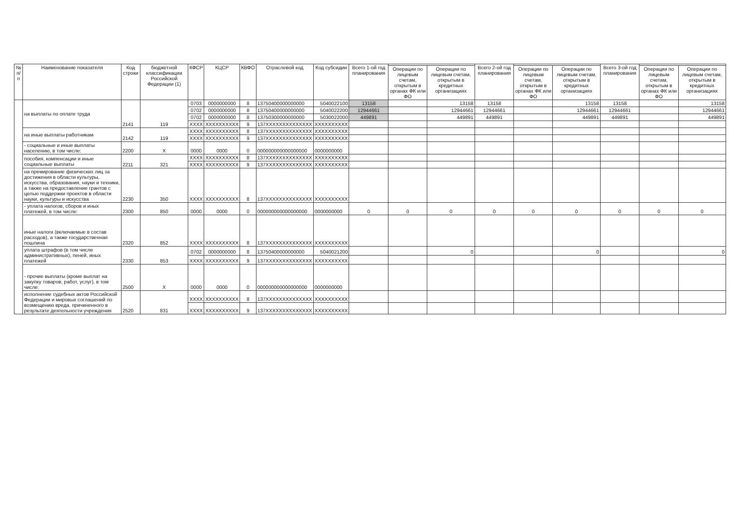| № п/п | Наименование показателя | Код строки | бюджетной классификации Российской Федерации (1) | КФСР | КЦСР | КВФО | Отраслевой код | Код субсидии | Всего 1-ой год планирования | | | Всего 2-ой год планирования | | | Всего 3-ой год планирования | | |
| --- | --- | --- | --- | --- | --- | --- | --- | --- | --- | --- | --- | --- | --- | --- | --- | --- | --- |
| | | | | | | | | | | Операции по лицевым счетам, открытым в органах ФК или ФО | Операции по лицевым счетам, открытым в кредитных организациях | | Операции по лицевым счетам, открытым в органах ФК или ФО | Операции по лицевым счетам, открытым в кредитных организациях | | Операции по лицевым счетам, открытым в органах ФК или ФО | Операции по лицевым счетам, открытым в кредитных организациях |
| | на выплаты по оплате труда | 2141 | 119 | 0703 | 0000000000 | 8 | 13750400000000000 | 5040022100 | 13158 | | 13158 | 13158 | | 13158 | 13158 | | 13158 |
| | | | | 0702 | 0000000000 | 8 | 13750400000000000 | 5040022200 | 12944661 | | 12944661 | 12944661 | | 12944661 | 12944661 | | 12944661 |
| | | | | 0702 | 0000000000 | 8 | 13750300000000000 | 5030022000 | 449891 | | 449891 | 449891 | | 449891 | 449891 | | 449891 |
| | | | | XXXX | XXXXXXXXXX | 9 | 137XXXXXXXXXXXXXX | XXXXXXXXXX | | | | | | | | | |
| | на иные выплаты работникам | 2142 | 119 | XXXX | XXXXXXXXXX | 8 | 137XXXXXXXXXXXXXX | XXXXXXXXXX | | | | | | | | | |
| | | | | XXXX | XXXXXXXXXX | 9 | 137XXXXXXXXXXXXXX | XXXXXXXXXX | | | | | | | | | |
| | - социальные и иные выплаты населению, в том числе: | 2200 | X | 0000 | 0000 | 0 | 000000000000000000 | 0000000000 | | | | | | | | | |
| | пособия, компенсации и иные социальные выплаты | 2211 | 321 | XXXX | XXXXXXXXXX | 8 | 137XXXXXXXXXXXXXX | XXXXXXXXXX | | | | | | | | | |
| | | | | XXXX | XXXXXXXXXX | 9 | 137XXXXXXXXXXXXXX | XXXXXXXXXX | | | | | | | | | |
| | на премирование физических лиц за достижения в области культуры, искусства, образования, науки и техники, а также на предоставление грантов с целью поддержки проектов в области науки, культуры и искусства | 2230 | 350 | XXXX | XXXXXXXXXX | 8 | 137XXXXXXXXXXXXXX | XXXXXXXXXX | | | | | | | | | |
| | - уплата налогов, сборов и иных платежей, в том числе: | 2300 | 850 | 0000 | 0000 | 0 | 000000000000000000 | 0000000000 | 0 | 0 | 0 | 0 | 0 | 0 | 0 | 0 | 0 |
| | иные налоги (включаемые в состав расходов), а также государственная пошлина | 2320 | 852 | XXXX | XXXXXXXXXX | 8 | 137XXXXXXXXXXXXXX | XXXXXXXXXX | | | | | | | | | |
| | уплата штрафов (в том числе административных), пеней, иных платежей | 2330 | 853 | 0702 | 0000000000 | 8 | 13750400000000000 | 5040021200 | | | 0 | | | 0 | | | 0 |
| | | | | XXXX | XXXXXXXXXX | 9 | 137XXXXXXXXXXXXXX | XXXXXXXXXX | | | | | | | | | |
| | - прочие выплаты (кроме выплат на закупку товаров, работ, услуг), в том числе: | 2500 | X | 0000 | 0000 | 0 | 000000000000000000 | 0000000000 | | | | | | | | | |
| | исполнение судебных актов Российской Федерации и мировых соглашений по возмещению вреда, причиненного в результате деятельности учреждения | 2520 | 831 | XXXX | XXXXXXXXXX | 8 | 137XXXXXXXXXXXXXX | XXXXXXXXXX | | | | | | | | | |
| | | | | XXXX | XXXXXXXXXX | 9 | 137XXXXXXXXXXXXXX | XXXXXXXXXX | | | | | | | | | |